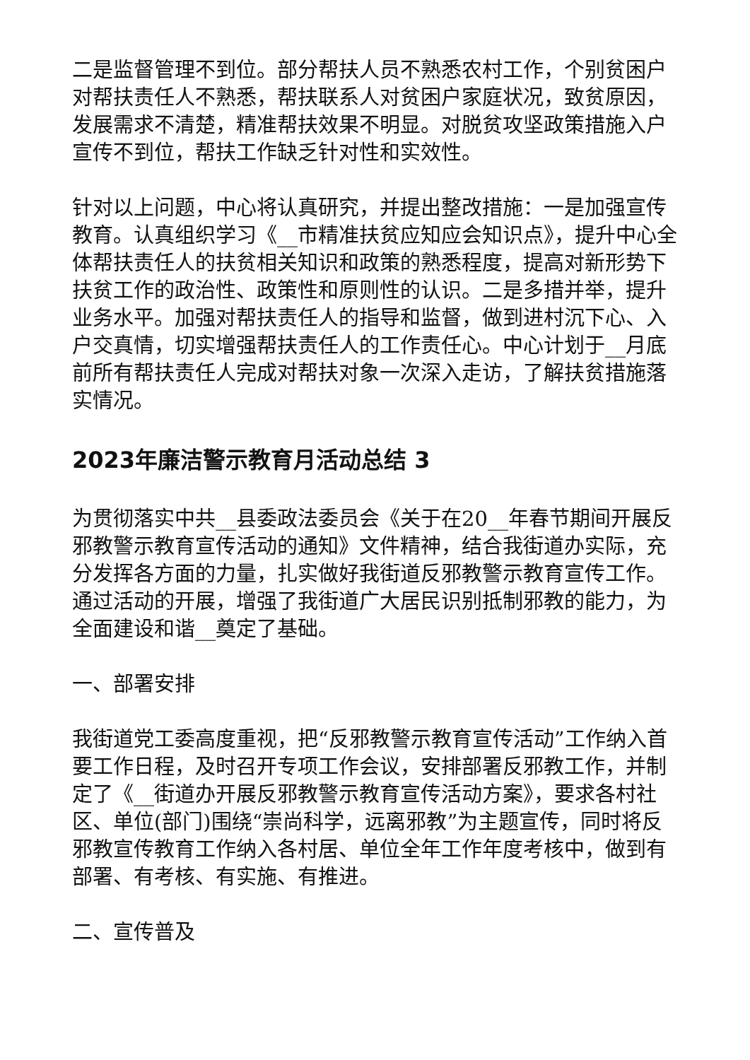二是监督管理不到位。部分帮扶人员不熟悉农村工作，个别贫困户对帮扶责任人不熟悉，帮扶联系人对贫困户家庭状况，致贫原因，发展需求不清楚，精准帮扶效果不明显。对脱贫攻坚政策措施入户宣传不到位，帮扶工作缺乏针对性和实效性。
针对以上问题，中心将认真研究，并提出整改措施：一是加强宣传教育。认真组织学习《__市精准扶贫应知应会知识点》，提升中心全体帮扶责任人的扶贫相关知识和政策的熟悉程度，提高对新形势下扶贫工作的政治性、政策性和原则性的认识。二是多措并举，提升业务水平。加强对帮扶责任人的指导和监督，做到进村沉下心、入户交真情，切实增强帮扶责任人的工作责任心。中心计划于__月底前所有帮扶责任人完成对帮扶对象一次深入走访，了解扶贫措施落实情况。
2023年廉洁警示教育月活动总结 3
为贯彻落实中共__县委政法委员会《关于在20__年春节期间开展反邪教警示教育宣传活动的通知》文件精神，结合我街道办实际，充分发挥各方面的力量，扎实做好我街道反邪教警示教育宣传工作。通过活动的开展，增强了我街道广大居民识别抵制邪教的能力，为全面建设和谐__奠定了基础。
一、部署安排
我街道党工委高度重视，把“反邪教警示教育宣传活动”工作纳入首要工作日程，及时召开专项工作会议，安排部署反邪教工作，并制定了《__街道办开展反邪教警示教育宣传活动方案》，要求各村社区、单位(部门)围绕“崇尚科学，远离邪教”为主题宣传，同时将反邪教宣传教育工作纳入各村居、单位全年工作年度考核中，做到有部署、有考核、有实施、有推进。
二、宣传普及